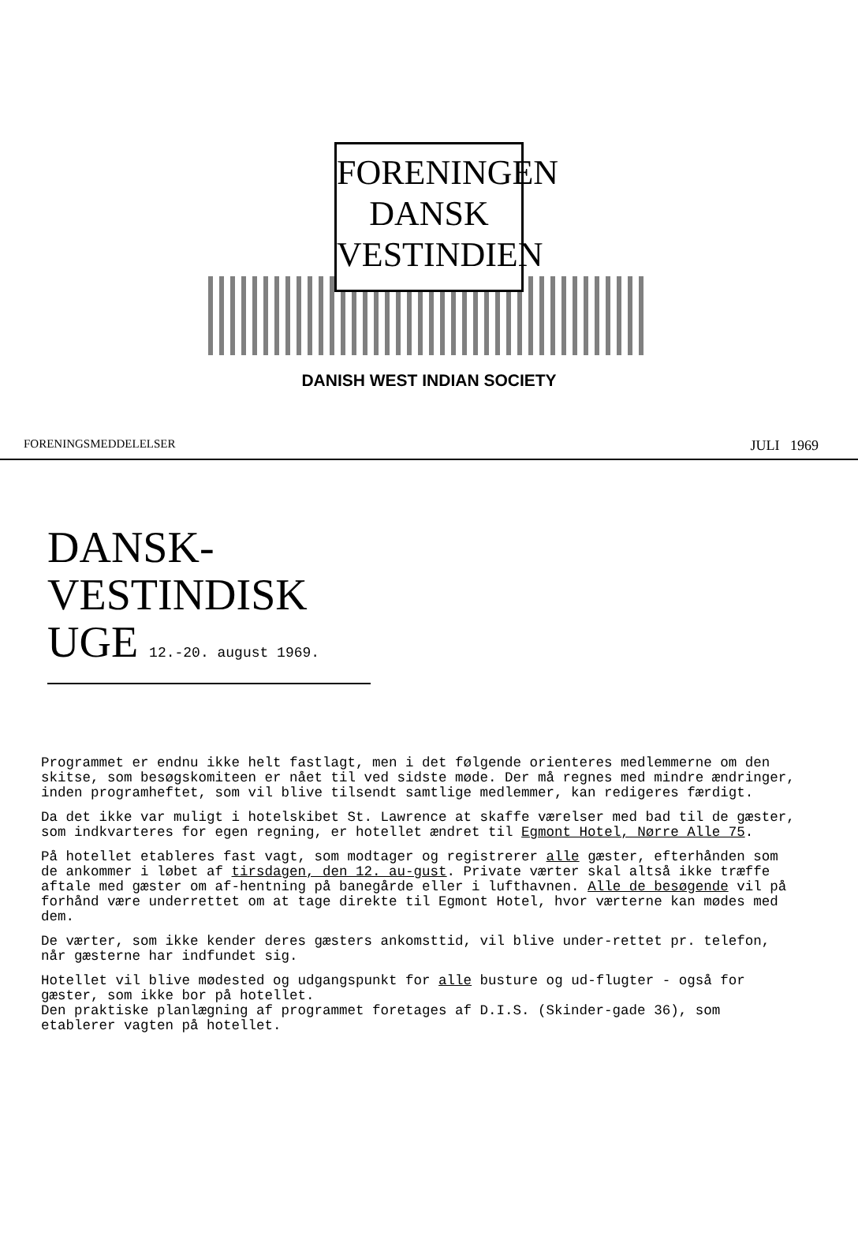FORENINGEN
DANSK
VESTINDIEN
DANISH WEST INDIAN SOCIETY
FORENINGSMEDDELELSER JULI 1969
DANSK-
VESTINDISK
UGE 12.-20. august 1969.
Programmet er endnu ikke helt fastlagt, men i det følgende orienteres medlemmerne om den skitse, som besøgskomiteen er nået til ved sidste møde. Der må regnes med mindre ændringer, inden programheftet, som vil blive tilsendt samtlige medlemmer, kan redigeres færdigt.
Da det ikke var muligt i hotelskibet St. Lawrence at skaffe værelser med bad til de gæster, som indkvarteres for egen regning, er hotellet ændret til Egmont Hotel, Nørre Alle 75.
På hotellet etableres fast vagt, som modtager og registrerer alle gæster, efterhånden som de ankommer i løbet af tirsdagen, den 12. au-gust. Private værter skal altså ikke træffe aftale med gæster om af-hentning på banegårde eller i lufthavnen. Alle de besøgende vil på forhånd være underrettet om at tage direkte til Egmont Hotel, hvor værterne kan mødes med dem.
De værter, som ikke kender deres gæsters ankomsttid, vil blive under-rettet pr. telefon, når gæsterne har indfundet sig.
Hotellet vil blive mødested og udgangspunkt for alle busture og ud-flugter - også for gæster, som ikke bor på hotellet.
Den praktiske planlægning af programmet foretages af D.I.S. (Skinder-gade 36), som etablerer vagten på hotellet.